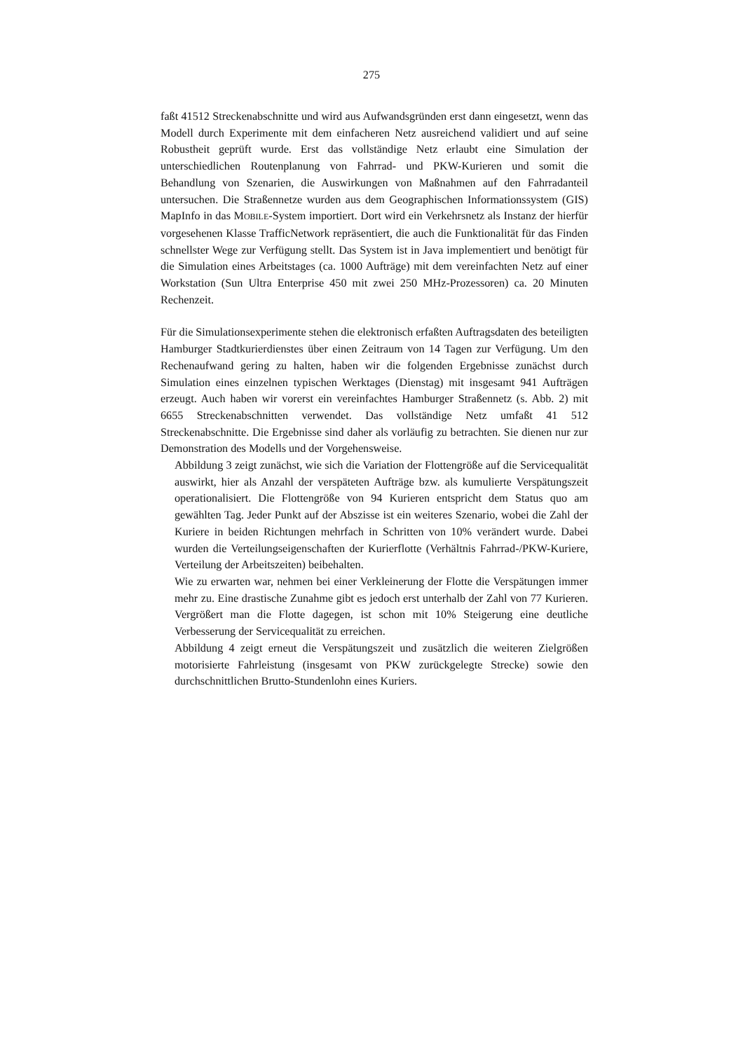275
faßt 41512 Streckenabschnitte und wird aus Aufwandsgründen erst dann eingesetzt, wenn das Modell durch Experimente mit dem einfacheren Netz ausreichend validiert und auf seine Robustheit geprüft wurde. Erst das vollständige Netz erlaubt eine Simulation der unterschiedlichen Routenplanung von Fahrrad- und PKW-Kurieren und somit die Behandlung von Szenarien, die Auswirkungen von Maßnahmen auf den Fahrradanteil untersuchen. Die Straßennetze wurden aus dem Geographischen Informationssystem (GIS) MapInfo in das MOBILE-System importiert. Dort wird ein Verkehrsnetz als Instanz der hierfür vorgesehenen Klasse TrafficNetwork repräsentiert, die auch die Funktionalität für das Finden schnellster Wege zur Verfügung stellt. Das System ist in Java implementiert und benötigt für die Simulation eines Arbeitstages (ca. 1000 Aufträge) mit dem vereinfachten Netz auf einer Workstation (Sun Ultra Enterprise 450 mit zwei 250 MHz-Prozessoren) ca. 20 Minuten Rechenzeit.
Für die Simulationsexperimente stehen die elektronisch erfaßten Auftragsdaten des beteiligten Hamburger Stadtkurierdienstes über einen Zeitraum von 14 Tagen zur Verfügung. Um den Rechenaufwand gering zu halten, haben wir die folgenden Ergebnisse zunächst durch Simulation eines einzelnen typischen Werktages (Dienstag) mit insgesamt 941 Aufträgen erzeugt. Auch haben wir vorerst ein vereinfachtes Hamburger Straßennetz (s. Abb. 2) mit 6655 Streckenabschnitten verwendet. Das vollständige Netz umfaßt 41 512 Streckenabschnitte. Die Ergebnisse sind daher als vorläufig zu betrachten. Sie dienen nur zur Demonstration des Modells und der Vorgehensweise.
Abbildung 3 zeigt zunächst, wie sich die Variation der Flottengröße auf die Servicequalität auswirkt, hier als Anzahl der verspäteten Aufträge bzw. als kumulierte Verspätungszeit operationalisiert. Die Flottengröße von 94 Kurieren entspricht dem Status quo am gewählten Tag. Jeder Punkt auf der Abszisse ist ein weiteres Szenario, wobei die Zahl der Kuriere in beiden Richtungen mehrfach in Schritten von 10% verändert wurde. Dabei wurden die Verteilungseigenschaften der Kurierflotte (Verhältnis Fahrrad-/PKW-Kuriere, Verteilung der Arbeitszeiten) beibehalten.
Wie zu erwarten war, nehmen bei einer Verkleinerung der Flotte die Verspätungen immer mehr zu. Eine drastische Zunahme gibt es jedoch erst unterhalb der Zahl von 77 Kurieren. Vergrößert man die Flotte dagegen, ist schon mit 10% Steigerung eine deutliche Verbesserung der Servicequalität zu erreichen.
Abbildung 4 zeigt erneut die Verspätungszeit und zusätzlich die weiteren Zielgrößen motorisierte Fahrleistung (insgesamt von PKW zurückgelegte Strecke) sowie den durchschnittlichen Brutto-Stundenlohn eines Kuriers.